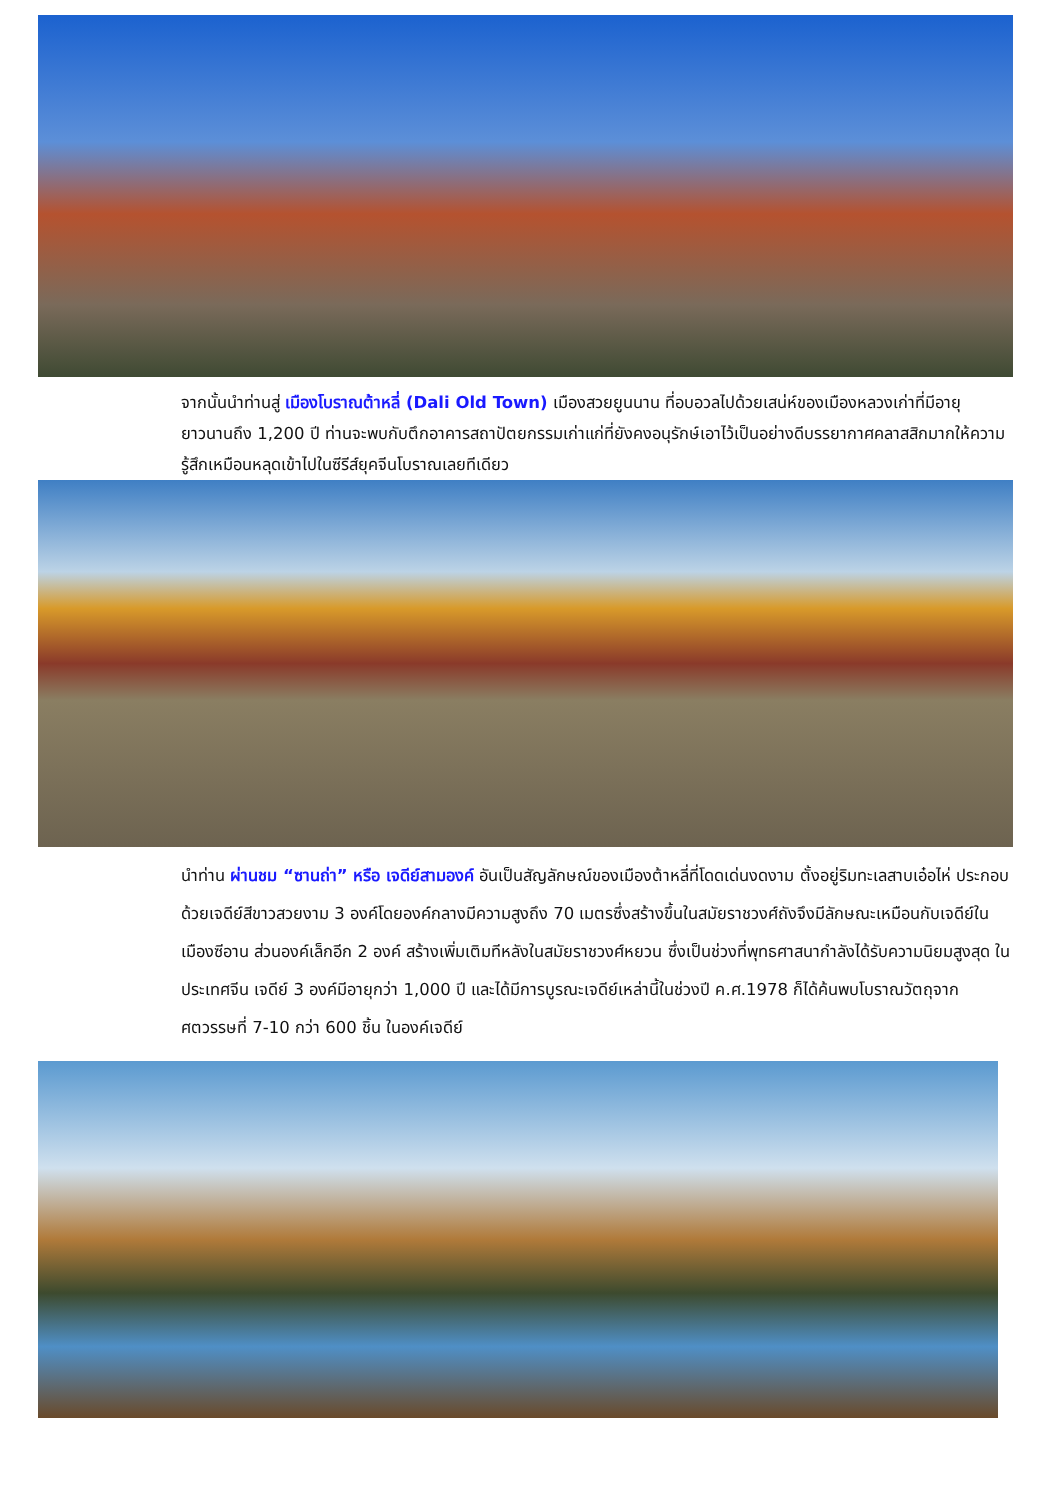จากนั้นนำท่านสู่ เมืองโบราณต้าหลี่ (Dali Old Town) เมืองสวยยูนนาน ที่อบอวลไปด้วยเสน่ห์ของเมืองหลวงเก่าที่มีอายุยาวนานถึง 1,200 ปี ท่านจะพบกับตึกอาคารสถาปัตยกรรมเก่าแก่ที่ยังคงอนุรักษ์เอาไว้เป็นอย่างดีบรรยากาศคลาสสิกมากให้ความรู้สึกเหมือนหลุดเข้าไปในซีรีส์ยุคจีนโบราณเลยทีเดียว
นำท่าน ผ่านชม “ซานถ่า” หรือ เจดีย์สามองค์ อันเป็นสัญลักษณ์ของเมืองต้าหลี่ที่โดดเด่นงดงาม ตั้งอยู่ริมทะเลสาบเอ๋อไห่ ประกอบด้วยเจดีย์สีขาวสวยงาม 3 องค์โดยองค์กลางมีความสูงถึง 70 เมตรซึ่งสร้างขึ้นในสมัยราชวงศ์ถังจึงมีลักษณะเหมือนกับเจดีย์ในเมืองซีอาน ส่วนองค์เล็กอีก 2 องค์ สร้างเพิ่มเติมทีหลังในสมัยราชวงศ์หยวน ซึ่งเป็นช่วงที่พุทธศาสนากำลังได้รับความนิยมสูงสุด ในประเทศจีน เจดีย์ 3 องค์มีอายุกว่า 1,000 ปี และได้มีการบูรณะเจดีย์เหล่านี้ในช่วงปี ค.ศ.1978 ก็ได้ค้นพบโบราณวัตถุจากศตวรรษที่ 7-10 กว่า 600 ชิ้น ในองค์เจดีย์